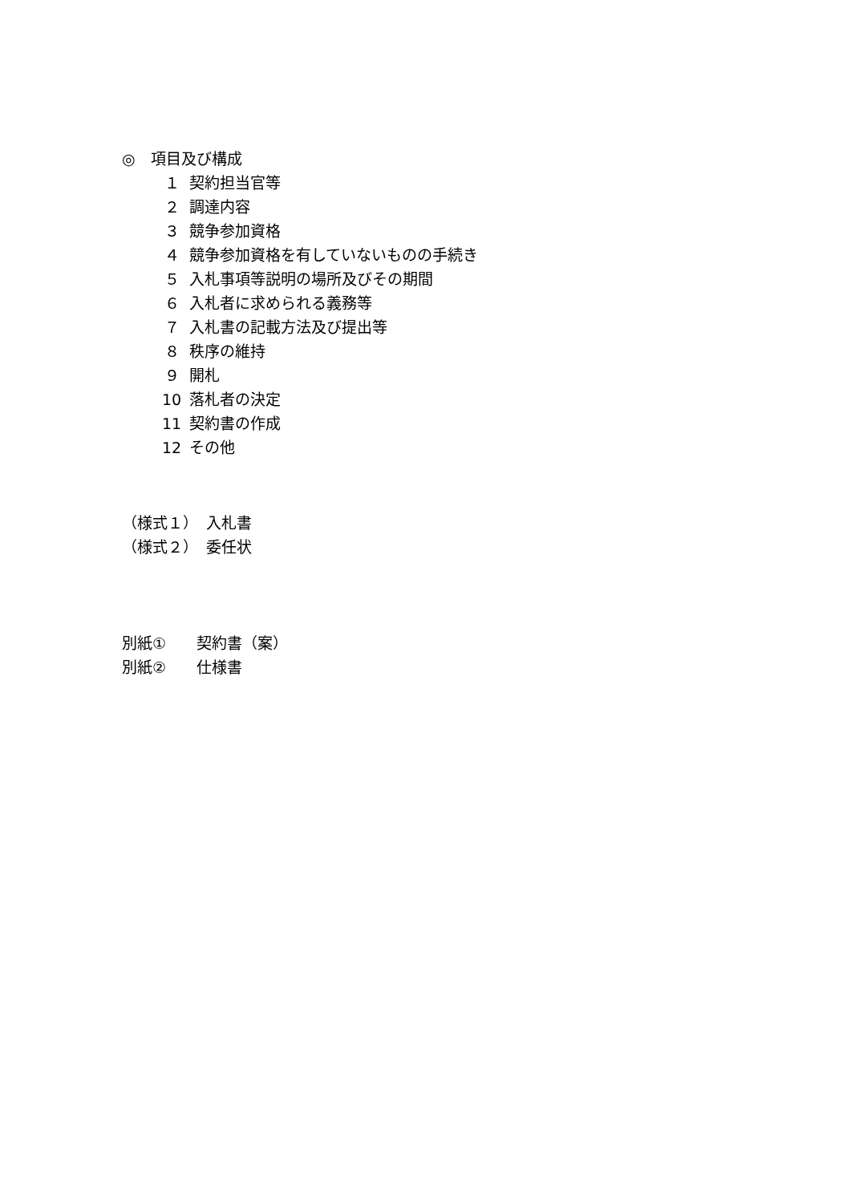◎　項目及び構成
１ 契約担当官等
２ 調達内容
３ 競争参加資格
４ 競争参加資格を有していないものの手続き
５ 入札事項等説明の場所及びその期間
６ 入札者に求められる義務等
７ 入札書の記載方法及び提出等
８ 秩序の維持
９ 開札
10 落札者の決定
11 契約書の作成
12 その他
（様式１）　入札書
（様式２）　委任状
別紙①　　契約書（案）
別紙②　　仕様書